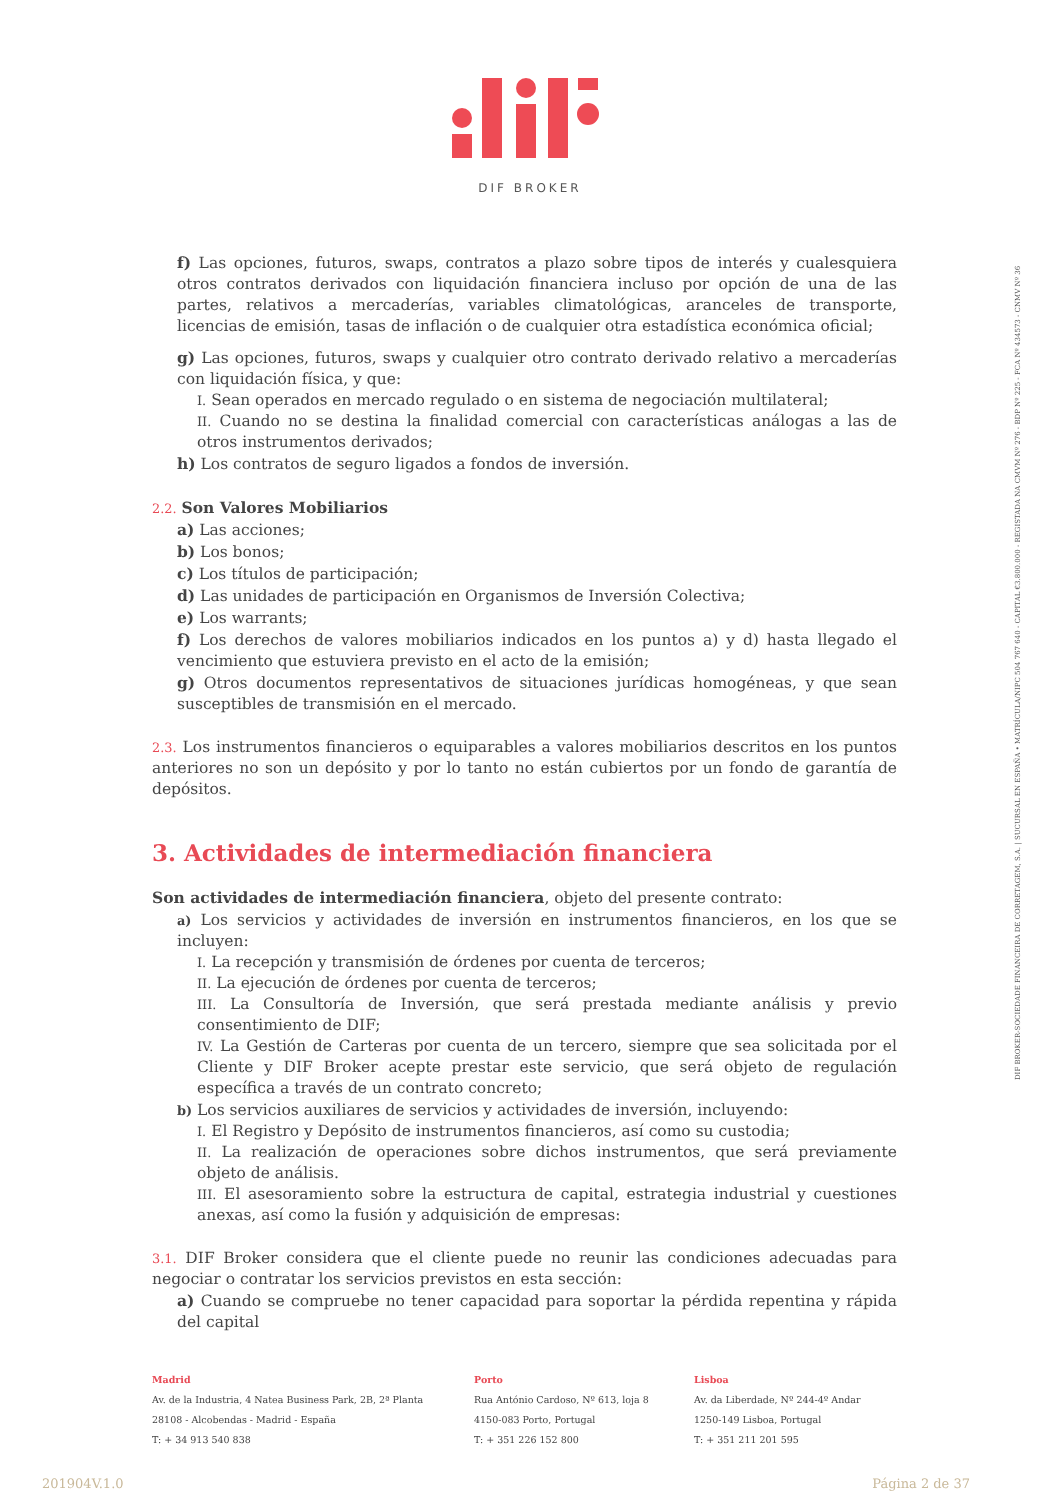DIF BROKER
DIF BROKER-SOCIEDADE FINANCEIRA DE CORRETAGEM, S.A. | SUCURSAL EN ESPAÑA • MATRÍCULA/NIPC 504 767 640 - CAPITAL €3.800.000 - REGISTADA NA CMVM Nº 276 - BDP Nº 225 - FCA Nº 434573 - CNMV Nº 36
f) Las opciones, futuros, swaps, contratos a plazo sobre tipos de interés y cualesquiera otros contratos derivados con liquidación financiera incluso por opción de una de las partes, relativos a mercaderías, variables climatológicas, aranceles de transporte, licencias de emisión, tasas de inflación o de cualquier otra estadística económica oficial;
g) Las opciones, futuros, swaps y cualquier otro contrato derivado relativo a mercaderías con liquidación física, y que:
I. Sean operados en mercado regulado o en sistema de negociación multilateral;
II. Cuando no se destina la finalidad comercial con características análogas a las de otros instrumentos derivados;
h) Los contratos de seguro ligados a fondos de inversión.
2.2. Son Valores Mobiliarios
a) Las acciones;
b) Los bonos;
c) Los títulos de participación;
d) Las unidades de participación en Organismos de Inversión Colectiva;
e) Los warrants;
f) Los derechos de valores mobiliarios indicados en los puntos a) y d) hasta llegado el vencimiento que estuviera previsto en el acto de la emisión;
g) Otros documentos representativos de situaciones jurídicas homogéneas, y que sean susceptibles de transmisión en el mercado.
2.3. Los instrumentos financieros o equiparables a valores mobiliarios descritos en los puntos anteriores no son un depósito y por lo tanto no están cubiertos por un fondo de garantía de depósitos.
3. Actividades de intermediación financiera
Son actividades de intermediación financiera, objeto del presente contrato:
a) Los servicios y actividades de inversión en instrumentos financieros, en los que se incluyen:
I. La recepción y transmisión de órdenes por cuenta de terceros;
II. La ejecución de órdenes por cuenta de terceros;
III. La Consultoría de Inversión, que será prestada mediante análisis y previo consentimiento de DIF;
IV. La Gestión de Carteras por cuenta de un tercero, siempre que sea solicitada por el Cliente y DIF Broker acepte prestar este servicio, que será objeto de regulación específica a través de un contrato concreto;
b) Los servicios auxiliares de servicios y actividades de inversión, incluyendo:
I. El Registro y Depósito de instrumentos financieros, así como su custodia;
II. La realización de operaciones sobre dichos instrumentos, que será previamente objeto de análisis.
III. El asesoramiento sobre la estructura de capital, estrategia industrial y cuestiones anexas, así como la fusión y adquisición de empresas:
3.1. DIF Broker considera que el cliente puede no reunir las condiciones adecuadas para negociar o contratar los servicios previstos en esta sección:
a) Cuando se compruebe no tener capacidad para soportar la pérdida repentina y rápida del capital
Madrid
Av. de la Industria, 4 Natea Business Park, 2B, 2ª Planta
28108 - Alcobendas - Madrid - España
T: + 34 913 540 838
Porto
Rua António Cardoso, Nº 613, loja 8
4150-083 Porto, Portugal
T: + 351 226 152 800
Lisboa
Av. da Liberdade, Nº 244-4º Andar
1250-149 Lisboa, Portugal
T: + 351 211 201 595
201904V.1.0 Página 2 de 37